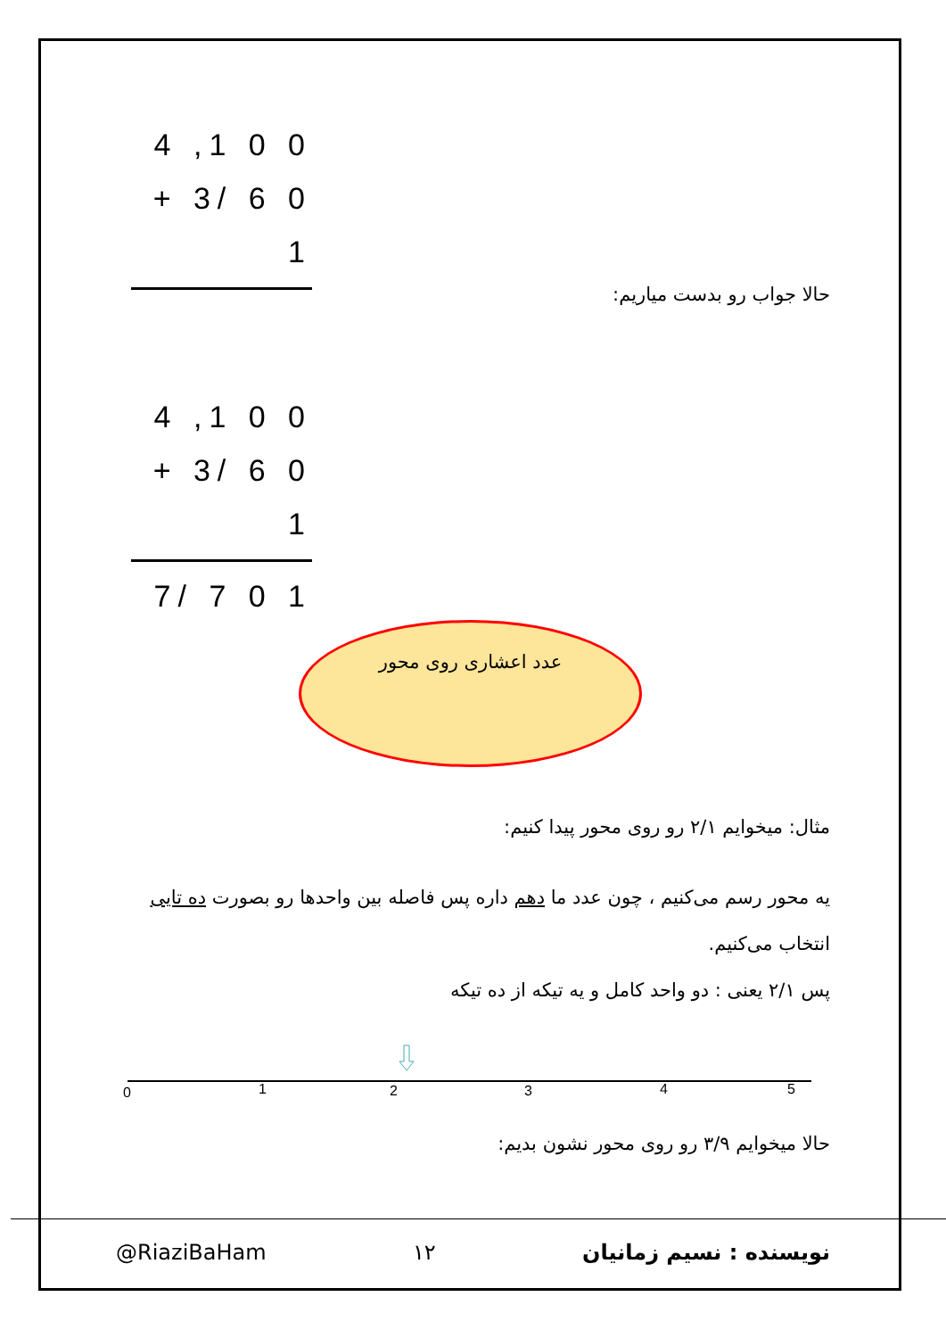4 ,1 0 0
+ 3/ 6 0 1
حالا جواب رو بدست میاریم:
4 ,1 0 0
+ 3/ 6 0 1
7/ 7 0 1
عدد اعشاری روی محور
مثال: میخوایم ۲/۱ رو روی محور پیدا کنیم:
یه محور رسم می‌کنیم ، چون عدد ما دهم داره پس فاصله بین واحدها رو بصورت ده تایی انتخاب می‌کنیم.
پس ۲/۱ یعنی : دو واحد کامل و یه تیکه از ده تیکه
0
1
2
3
4
5
حالا میخوایم ۳/۹ رو روی محور نشون بدیم:
@RiaziBaHam ۱۲ نویسنده : نسیم زمانیان